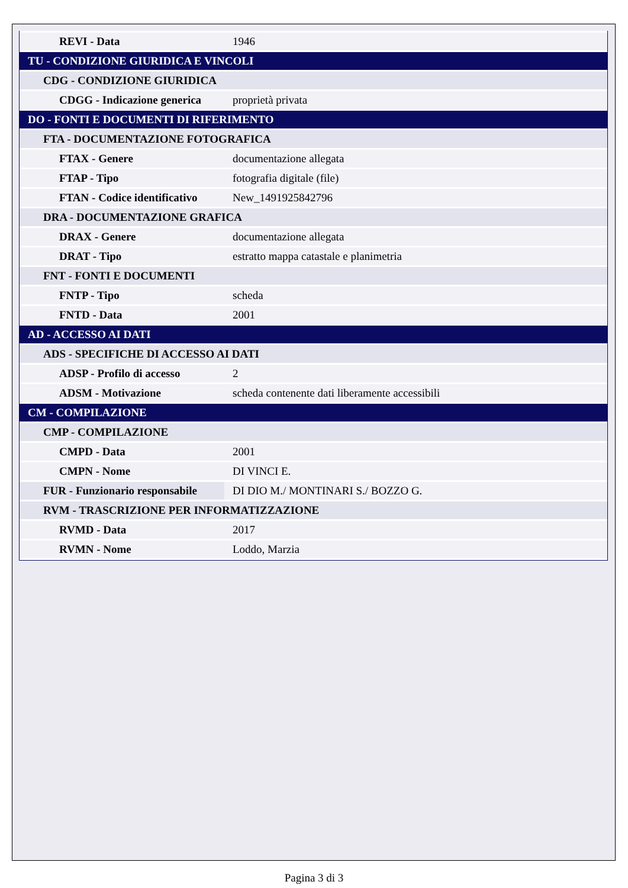| REVI - Data | 1946 |
| TU - CONDIZIONE GIURIDICA E VINCOLI | |
| CDG - CONDIZIONE GIURIDICA | |
| CDGG - Indicazione generica | proprietà privata |
| DO - FONTI E DOCUMENTI DI RIFERIMENTO | |
| FTA - DOCUMENTAZIONE FOTOGRAFICA | |
| FTAX - Genere | documentazione allegata |
| FTAP - Tipo | fotografia digitale (file) |
| FTAN - Codice identificativo | New_1491925842796 |
| DRA - DOCUMENTAZIONE GRAFICA | |
| DRAX - Genere | documentazione allegata |
| DRAT - Tipo | estratto mappa catastale e planimetria |
| FNT - FONTI E DOCUMENTI | |
| FNTP - Tipo | scheda |
| FNTD - Data | 2001 |
| AD - ACCESSO AI DATI | |
| ADS - SPECIFICHE DI ACCESSO AI DATI | |
| ADSP - Profilo di accesso | 2 |
| ADSM - Motivazione | scheda contenente dati liberamente accessibili |
| CM - COMPILAZIONE | |
| CMP - COMPILAZIONE | |
| CMPD - Data | 2001 |
| CMPN - Nome | DI VINCI E. |
| FUR - Funzionario responsabile | DI DIO M./ MONTINARI S./ BOZZO G. |
| RVM - TRASCRIZIONE PER INFORMATIZZAZIONE | |
| RVMD - Data | 2017 |
| RVMN - Nome | Loddo, Marzia |
Pagina 3 di 3